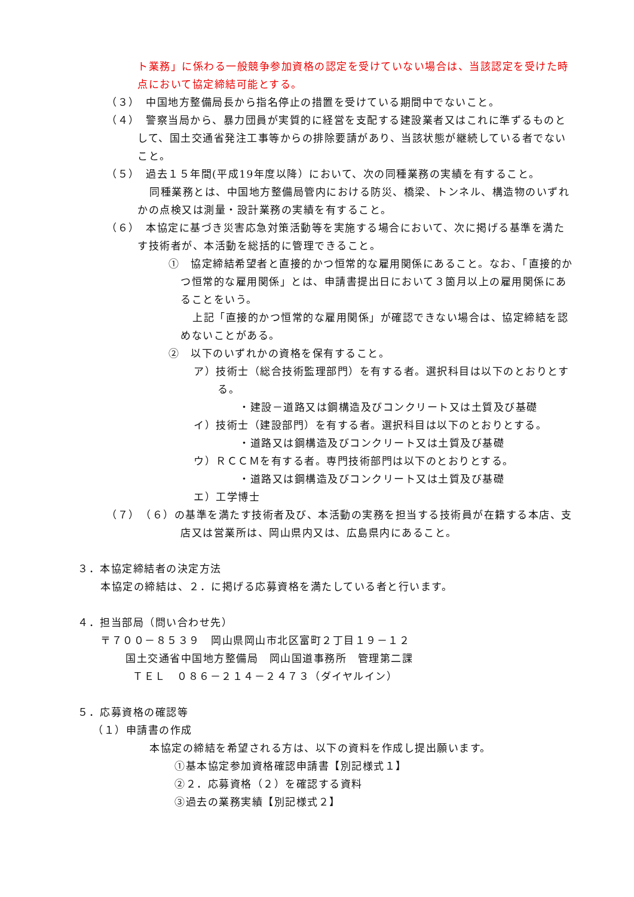ト業務」に係わる一般競争参加資格の認定を受けていない場合は、当該認定を受けた時点において協定締結可能とする。
（３）　中国地方整備局長から指名停止の措置を受けている期間中でないこと。
（４）　警察当局から、暴力団員が実質的に経営を支配する建設業者又はこれに準ずるものとして、国土交通省発注工事等からの排除要請があり、当該状態が継続している者でないこと。
（５）　過去１５年間(平成19年度以降）において、次の同種業務の実績を有すること。
同種業務とは、中国地方整備局管内における防災、橋梁、トンネル、構造物のいずれかの点検又は測量・設計業務の実績を有すること。
（６）　本協定に基づき災害応急対策活動等を実施する場合において、次に掲げる基準を満たす技術者が、本活動を総括的に管理できること。
①　協定締結希望者と直接的かつ恒常的な雇用関係にあること。なお、「直接的かつ恒常的な雇用関係」とは、申請書提出日において３箇月以上の雇用関係にあることをいう。
上記「直接的かつ恒常的な雇用関係」が確認できない場合は、協定締結を認めないことがある。
②　以下のいずれかの資格を保有すること。
ア）技術士（総合技術監理部門）を有する者。選択科目は以下のとおりとする。
・建設－道路又は鋼構造及びコンクリート又は土質及び基礎
イ）技術士（建設部門）を有する者。選択科目は以下のとおりとする。
・道路又は鋼構造及びコンクリート又は土質及び基礎
ウ）ＲＣＣＭを有する者。専門技術部門は以下のとおりとする。
・道路又は鋼構造及びコンクリート又は土質及び基礎
エ）工学博士
（７）　（６）の基準を満たす技術者及び、本活動の実務を担当する技術員が在籍する本店、支店又は営業所は、岡山県内又は、広島県内にあること。
３．本協定締結者の決定方法
本協定の締結は、２．に掲げる応募資格を満たしている者と行います。
４．担当部局（問い合わせ先）
〒７００－８５３９　岡山県岡山市北区富町２丁目１９－１２
国土交通省中国地方整備局　岡山国道事務所　管理第二課
ＴＥＬ　０８６－２１４－２４７３（ダイヤルイン）
５．応募資格の確認等
（１）申請書の作成
本協定の締結を希望される方は、以下の資料を作成し提出願います。
①基本協定参加資格確認申請書【別記様式１】
②２．応募資格（２）を確認する資料
③過去の業務実績【別記様式２】